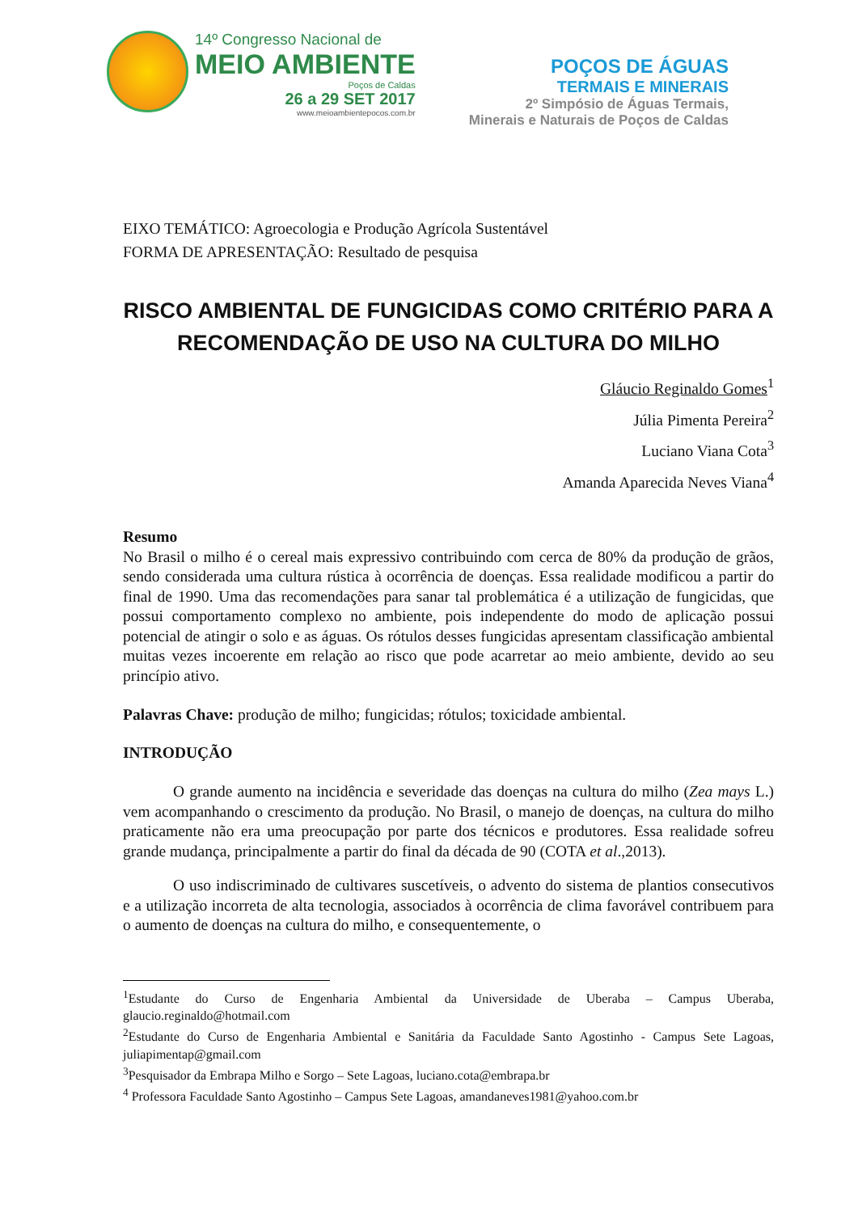14º Congresso Nacional de
MEIO AMBIENTE
Poços de Caldas
26 a 29 SET 2017
www.meioambientepocos.com.br
POÇOS DE ÁGUAS
TERMAIS E MINERAIS
2º Simpósio de Águas Termais,
Minerais e Naturais de Poços de Caldas
EIXO TEMÁTICO: Agroecologia e Produção Agrícola Sustentável
FORMA DE APRESENTAÇÃO: Resultado de pesquisa
RISCO AMBIENTAL DE FUNGICIDAS COMO CRITÉRIO PARA A RECOMENDAÇÃO DE USO NA CULTURA DO MILHO
Gláucio Reginaldo Gomes<sup>1</sup>
Júlia Pimenta Pereira<sup>2</sup>
Luciano Viana Cota<sup>3</sup>
Amanda Aparecida Neves Viana<sup>4</sup>
Resumo
No Brasil o milho é o cereal mais expressivo contribuindo com cerca de 80% da produção de grãos, sendo considerada uma cultura rústica à ocorrência de doenças. Essa realidade modificou a partir do final de 1990. Uma das recomendações para sanar tal problemática é a utilização de fungicidas, que possui comportamento complexo no ambiente, pois independente do modo de aplicação possui potencial de atingir o solo e as águas. Os rótulos desses fungicidas apresentam classificação ambiental muitas vezes incoerente em relação ao risco que pode acarretar ao meio ambiente, devido ao seu princípio ativo.
Palavras Chave: produção de milho; fungicidas; rótulos; toxicidade ambiental.
INTRODUÇÃO
O grande aumento na incidência e severidade das doenças na cultura do milho (Zea mays L.) vem acompanhando o crescimento da produção. No Brasil, o manejo de doenças, na cultura do milho praticamente não era uma preocupação por parte dos técnicos e produtores. Essa realidade sofreu grande mudança, principalmente a partir do final da década de 90 (COTA et al.,2013).
O uso indiscriminado de cultivares suscetíveis, o advento do sistema de plantios consecutivos e a utilização incorreta de alta tecnologia, associados à ocorrência de clima favorável contribuem para o aumento de doenças na cultura do milho, e consequentemente, o
<sup>1</sup> Estudante do Curso de Engenharia Ambiental da Universidade de Uberaba – Campus Uberaba, glaucio.reginaldo@hotmail.com
<sup>2</sup> Estudante do Curso de Engenharia Ambiental e Sanitária da Faculdade Santo Agostinho - Campus Sete Lagoas, juliapimentap@gmail.com
<sup>3</sup> Pesquisador da Embrapa Milho e Sorgo – Sete Lagoas, luciano.cota@embrapa.br
<sup>4</sup> Professora Faculdade Santo Agostinho – Campus Sete Lagoas, amandaneves1981@yahoo.com.br